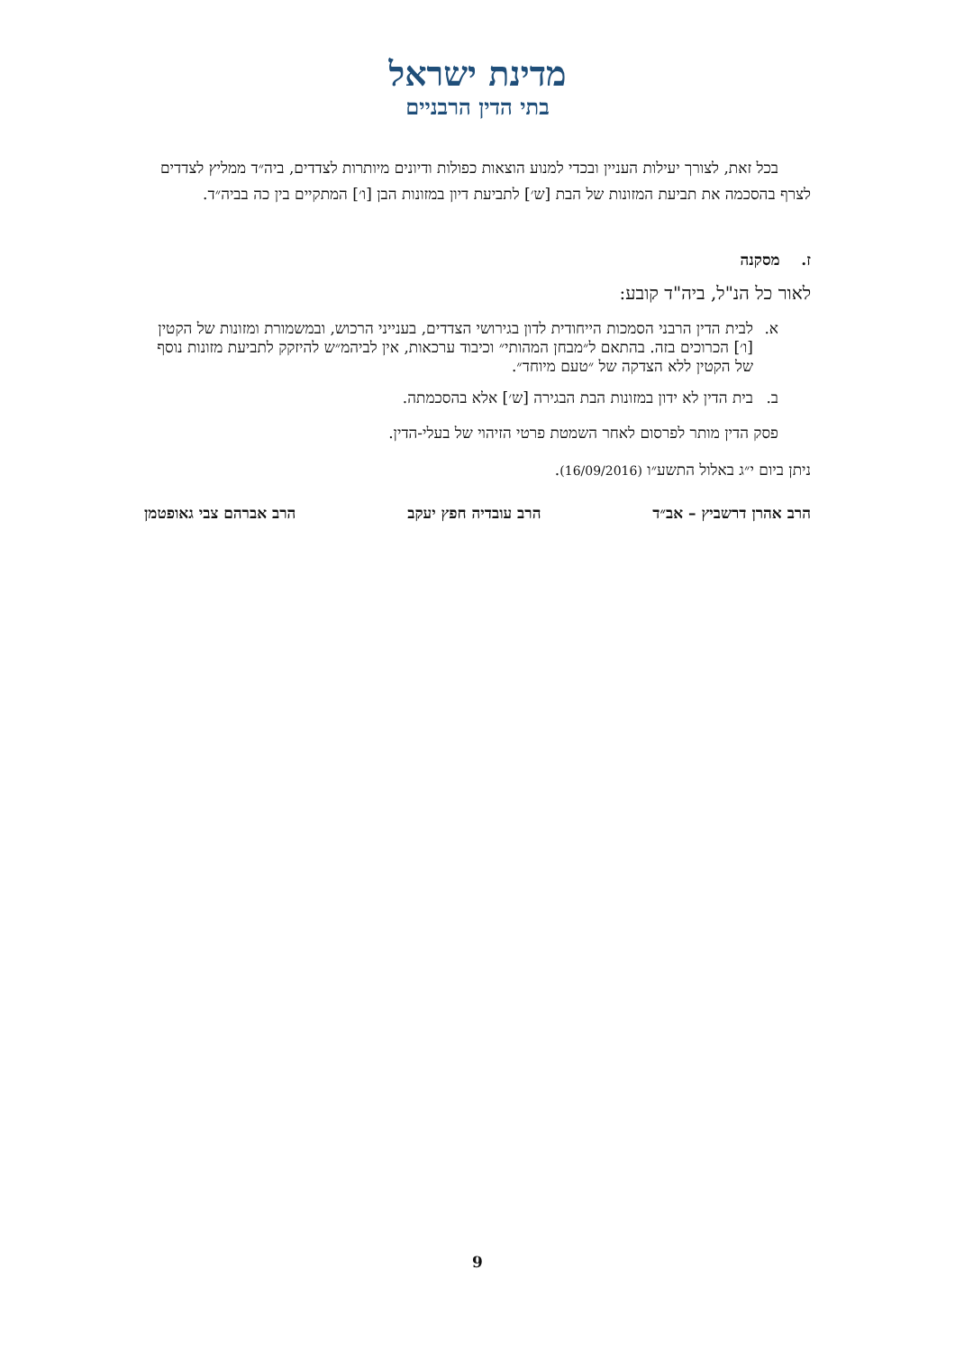מדינת ישראל
בתי הדין הרבניים
בכל זאת, לצורך יעילות העניין ובכדי למנוע הוצאות כפולות ודיונים מיותרות לצדדים, ביה״ד ממליץ לצדדים לצרף בהסכמה את תביעת המזונות של הבת [ש׳] לתביעת דיון במזונות הבן [ו׳] המתקיים בין כה בביה״ד.
ז. מסקנה
לאור כל הנ"ל, ביה"ד קובע:
א. לבית הדין הרבני הסמכות הייחודית לדון בגירושי הצדדים, בענייני הרכוש, ובמשמורת ומזונות של הקטין [ו׳] הכרוכים בזה. בהתאם ל״מבחן המהותי״ וכיבוד ערכאות, אין לביהמ״ש להיזקק לתביעת מזונות נוסף של הקטין ללא הצדקה של ״טעם מיוחד״.
ב. בית הדין לא ידון במזונות הבת הבגירה [ש׳] אלא בהסכמתה.
פסק הדין מותר לפרסום לאחר השמטת פרטי הזיהוי של בעלי-הדין.
ניתן ביום י״ג באלול התשע״ו (16/09/2016).
הרב אהרן דרשביץ – אב״ד הרב עובדיה חפץ יעקב הרב אברהם צבי גאופטמן
9